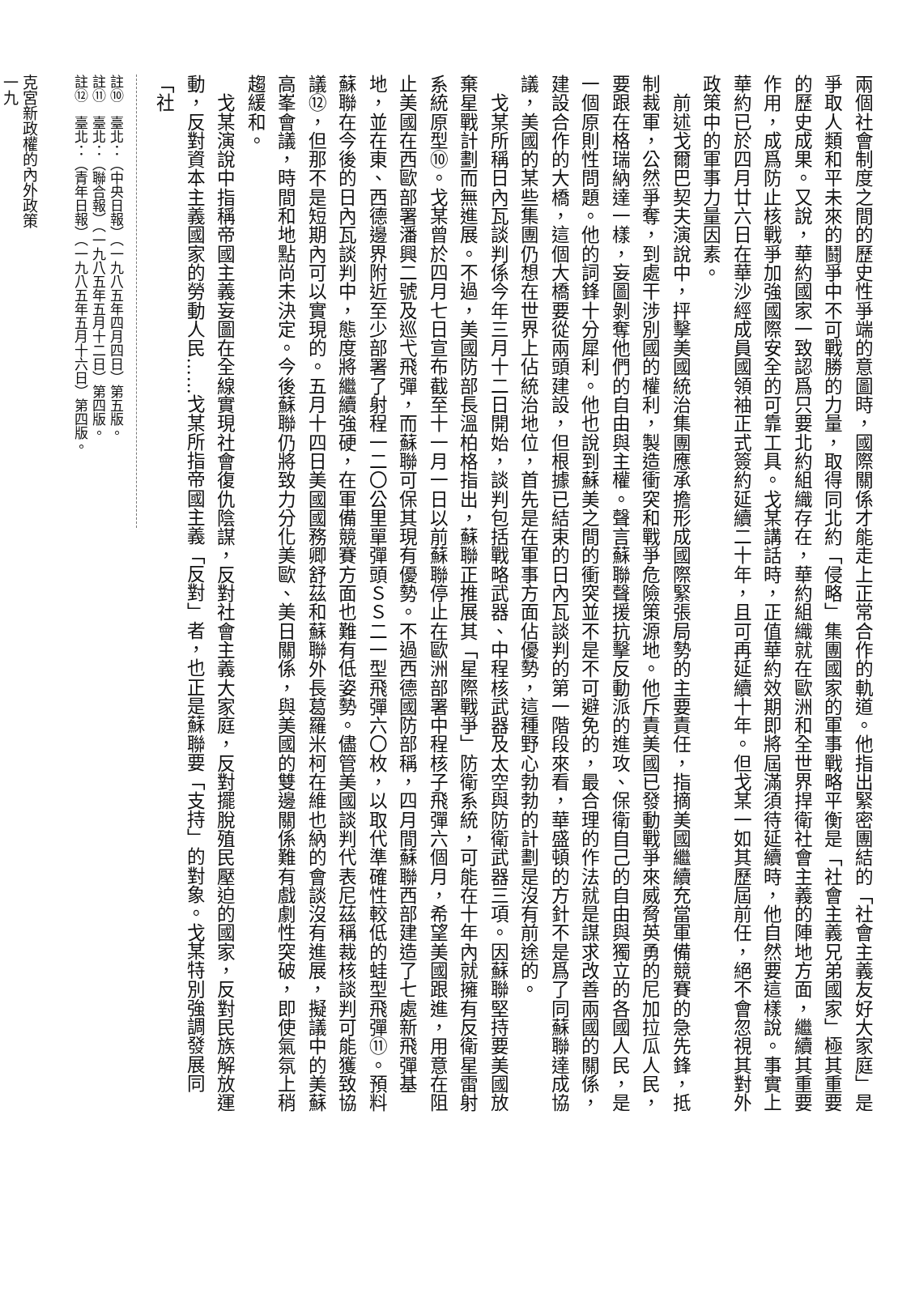兩個社會制度之間的歷史性爭端的意圖時，國際關係才能走上正常合作的軌道。他指出緊密團結的「社會主義友好大家庭」是爭取人類和平未來的鬪爭中不可戰勝的力量，取得同北約「侵略」集團國家的軍事戰略平衡是「社會主義兄弟國家」極其重要的歷史成果。又說，華約國家一致認爲只要北約組織存在，華約組織就在歐洲和全世界捍衛社會主義的陣地方面，繼續其重要作用，成爲防止核戰爭加強國際安全的可靠工具。戈某講話時，正值華約效期即將屆滿須待延續時，他自然要這樣說。事實上華約已於四月廿六日在華沙經成員國領袖正式簽約延續二十年，且可再延續十年。但戈某一如其歷屆前任，絕不會忽視其對外政策中的軍事力量因素。
　前述戈爾巴契夫演說中，抨擊美國統治集團應承擔形成國際緊張局勢的主要責任，指摘美國繼續充當軍備競賽的急先鋒，抵制裁軍，公然爭奪，到處干涉別國的權利，製造衝突和戰爭危險策源地。他斥責美國已發動戰爭來威脅英勇的尼加拉瓜人民，要跟在格瑞納達一樣，妄圖剝奪他們的自由與主權。聲言蘇聯聲援抗擊反動派的進攻、保衛自己的自由與獨立的各國人民，是一個原則性問題。他的詞鋒十分犀利。他也說到蘇美之間的衝突並不是不可避免的，最合理的作法就是謀求改善兩國的關係，建設合作的大橋，這個大橋要從兩頭建設，但根據已結束的日內瓦談判的第一階段來看，華盛頓的方針不是爲了同蘇聯達成協議，美國的某些集團仍想在世界上佔統治地位，首先是在軍事方面佔優勢，這種野心勃勃的計劃是沒有前途的。
　戈某所稱日內瓦談判係今年三月十二日開始，談判包括戰略武器、中程核武器及太空與防衛武器三項。因蘇聯堅持要美國放棄星戰計劃而無進展。不過，美國防部長溫柏格指出，蘇聯正推展其「星際戰爭」防衛系統，可能在十年內就擁有反衛星雷射系統原型⑩。戈某曾於四月七日宣布截至十一月一日以前蘇聯停止在歐洲部署中程核子飛彈六個月，希望美國跟進，用意在阻止美國在西歐部署潘興二號及巡弋飛彈，而蘇聯可保其現有優勢。不過西德國防部稱，四月間蘇聯西部建造了七處新飛彈基地，並在東、西德邊界附近至少部署了射程一二〇公里單彈頭ＳＳ二一型飛彈六〇枚，以取代準確性較低的蛙型飛彈⑪。預料蘇聯在今後的日內瓦談判中，態度將繼續強硬，在軍備競賽方面也難有低姿勢。儘管美國談判代表尼茲稱裁核談判可能獲致協議⑫，但那不是短期內可以實現的。五月十四日美國國務卿舒茲和蘇聯外長葛羅米柯在維也納的會談沒有進展，擬議中的美蘇高峯會議，時間和地點尚未決定。今後蘇聯仍將致力分化美歐、美日關係，與美國的雙邊關係難有戲劇性突破，即使氣氛上稍趨緩和。
　戈某演說中指稱帝國主義妄圖在全線實現社會復仇陰謀，反對社會主義大家庭，反對擺脫殖民壓迫的國家，反對民族解放運動，反對資本主義國家的勞動人民……戈某所指帝國主義「反對」者，也正是蘇聯要「支持」的對象。戈某特別強調發展同「社
註⑩　臺北：（中央日報）（一九八五年四月四日）第五版。
註⑪　臺北：（聯合報）（一九八五年五月十二日）第四版。
註⑫　臺北：（青年日報）（一九八五年五月十六日）第四版。
克宮新政權的內外政策
一九